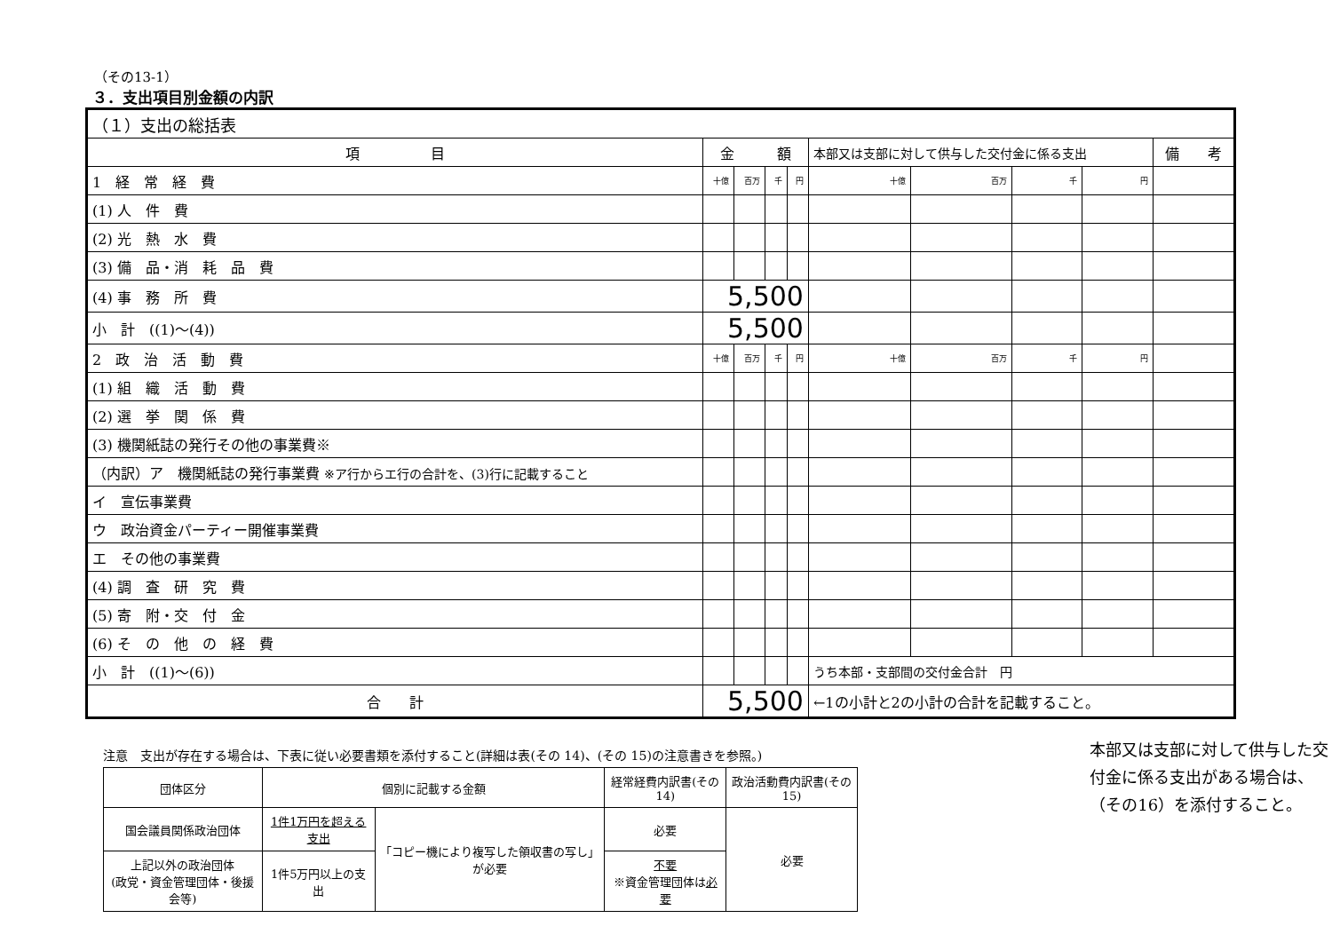（その13-1）
３．支出項目別金額の内訳
| （１）支出の総括表 | | | | | | | | | |
| 項 目 | 金 額 | | | | 本部又は支部に対して供与した交付金に係る支出 | | | | 備 考 |
| 1 経 常 経 費 | 十億 | 百万 | 千 | 円 | 十億 | 百万 | 千 | 円 | |
| (1) 人 件 費 | | | | | | | | | |
| (2) 光 熱 水 費 | | | | | | | | | |
| (3) 備 品・消 耗 品 費 | | | | | | | | | |
| (4) 事 務 所 費 | 5,500 | | | | | | | | |
| 小 計 ((1)～(4)) | 5,500 | | | | | | | | |
| 2 政 治 活 動 費 | 十億 | 百万 | 千 | 円 | 十億 | 百万 | 千 | 円 | |
| (1) 組 織 活 動 費 | | | | | | | | | |
| (2) 選 挙 関 係 費 | | | | | | | | | |
| (3) 機関紙誌の発行その他の事業費※ | | | | | | | | | |
| （内訳）ア 機関紙誌の発行事業費 ※ア行からエ行の合計を、(3)行に記載すること | | | | | | | | | |
| イ 宣伝事業費 | | | | | | | | | |
| ウ 政治資金パーティー開催事業費 | | | | | | | | | |
| エ その他の事業費 | | | | | | | | | |
| (4) 調 査 研 究 費 | | | | | | | | | |
| (5) 寄 附・交 付 金 | | | | | | | | | |
| (6) そ の 他 の 経 費 | | | | | | | | | |
| 小 計 ((1)～(6)) | | | | | うち本部・支部間の交付金合計 円 | | | | |
| 合 計 | 5,500 | | | | ←1の小計と2の小計の合計を記載すること。 | | | | |
注意　支出が存在する場合は、下表に従い必要書類を添付すること(詳細は表(その 14)、(その 15)の注意書きを参照。)
| 団体区分 | 個別に記載する金額 | | 経常経費内訳書(その14) | 政治活動費内訳書(その15) |
| 国会議員関係政治団体 | 1件1万円を超える支出 | 「コピー機により複写した領収書の写し」が必要 | 必要 | 必要 |
| 上記以外の政治団体 (政党・資金管理団体・後援会等) | 1件5万円以上の支出 | | 不要 ※資金管理団体は 必要 | |
本部又は支部に対して供与した交付金に係る支出がある場合は、（その16）を添付すること。